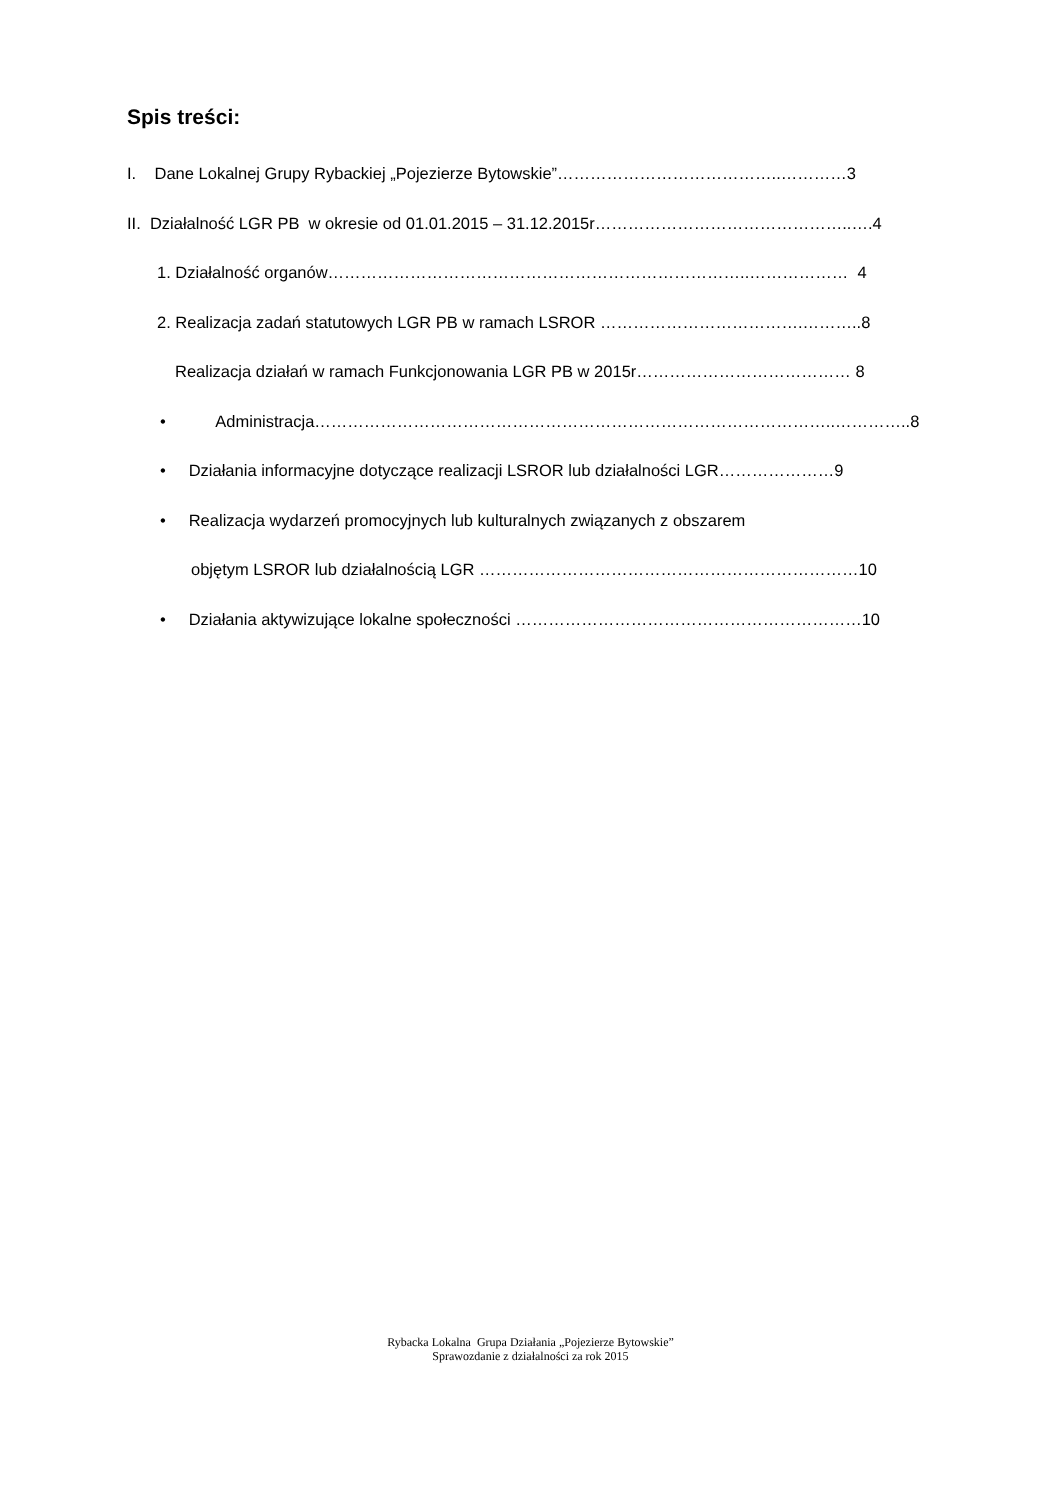Spis treści:
I. Dane Lokalnej Grupy Rybackiej „Pojezierze Bytowskie”…………………………………..…………3
II. Działalność LGR PB w okresie od 01.01.2015 – 31.12.2015r………………………………………..….4
1. Działalność organów…………………………………………………………………..……………… 4
2. Realizacja zadań statutowych LGR PB w ramach LSROR ……………………………….………..8
Realizacja działań w ramach Funkcjonowania LGR PB w 2015r………………………………… 8
• Administracja…………………………………………………………………………………..…………..8
• Działania informacyjne dotyczące realizacji LSROR lub działalności LGR…………………9
• Realizacja wydarzeń promocyjnych lub kulturalnych związanych z obszarem
objętym LSROR lub działalnością LGR ……………………………………………………………10
• Działania aktywizujące lokalne społeczności ………………………………………………………10
Rybacka Lokalna Grupa Działania „Pojezierze Bytowskie”
Sprawozdanie z działalności za rok 2015